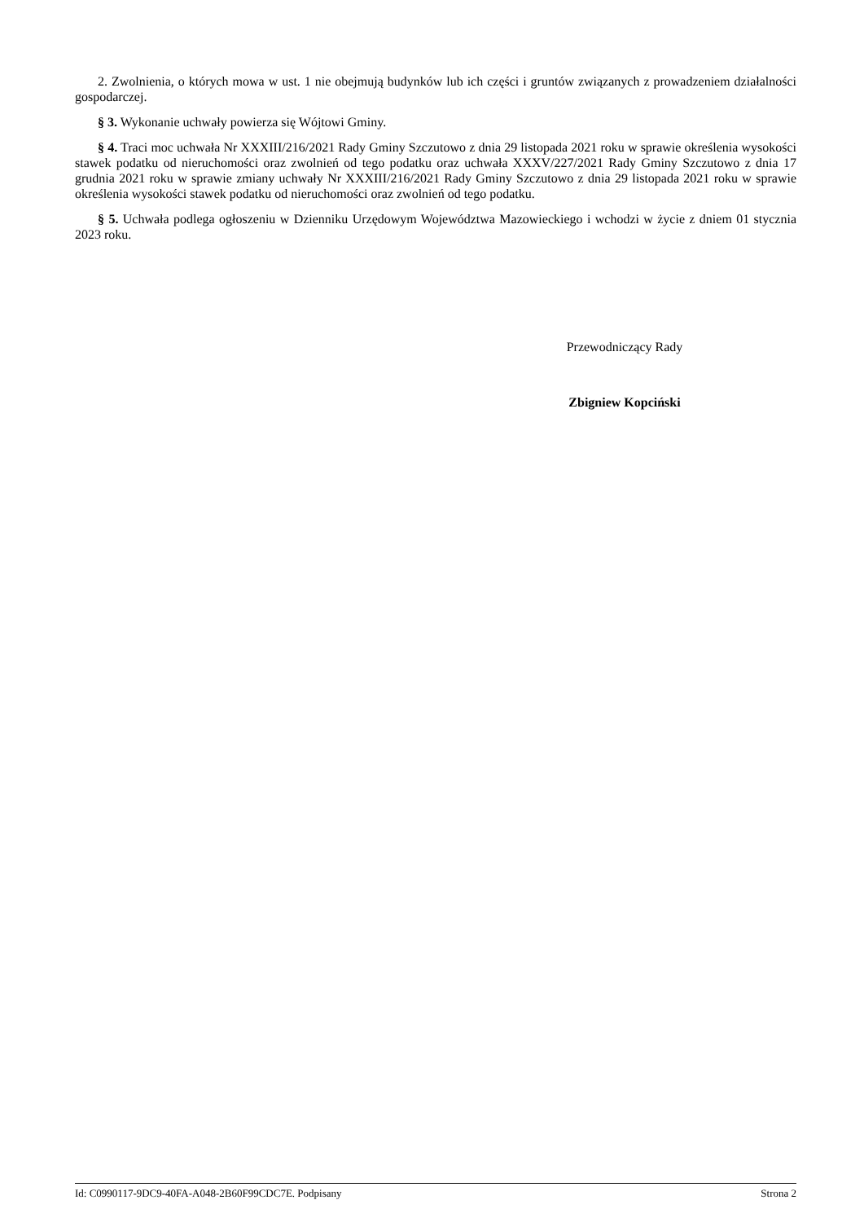2. Zwolnienia, o których mowa w ust. 1 nie obejmują budynków lub ich części i gruntów związanych z prowadzeniem działalności gospodarczej.
§ 3. Wykonanie uchwały powierza się Wójtowi Gminy.
§ 4. Traci moc uchwała Nr XXXIII/216/2021 Rady Gminy Szczutowo z dnia 29 listopada 2021 roku w sprawie określenia wysokości stawek podatku od nieruchomości oraz zwolnień od tego podatku oraz uchwała XXXV/227/2021 Rady Gminy Szczutowo z dnia 17 grudnia 2021 roku w sprawie zmiany uchwały Nr XXXIII/216/2021 Rady Gminy Szczutowo z dnia 29 listopada 2021 roku w sprawie określenia wysokości stawek podatku od nieruchomości oraz zwolnień od tego podatku.
§ 5. Uchwała podlega ogłoszeniu w Dzienniku Urzędowym Województwa Mazowieckiego i wchodzi w życie z dniem 01 stycznia 2023 roku.
Przewodniczący Rady
Zbigniew Kopciński
Id: C0990117-9DC9-40FA-A048-2B60F99CDC7E. Podpisany Strona 2